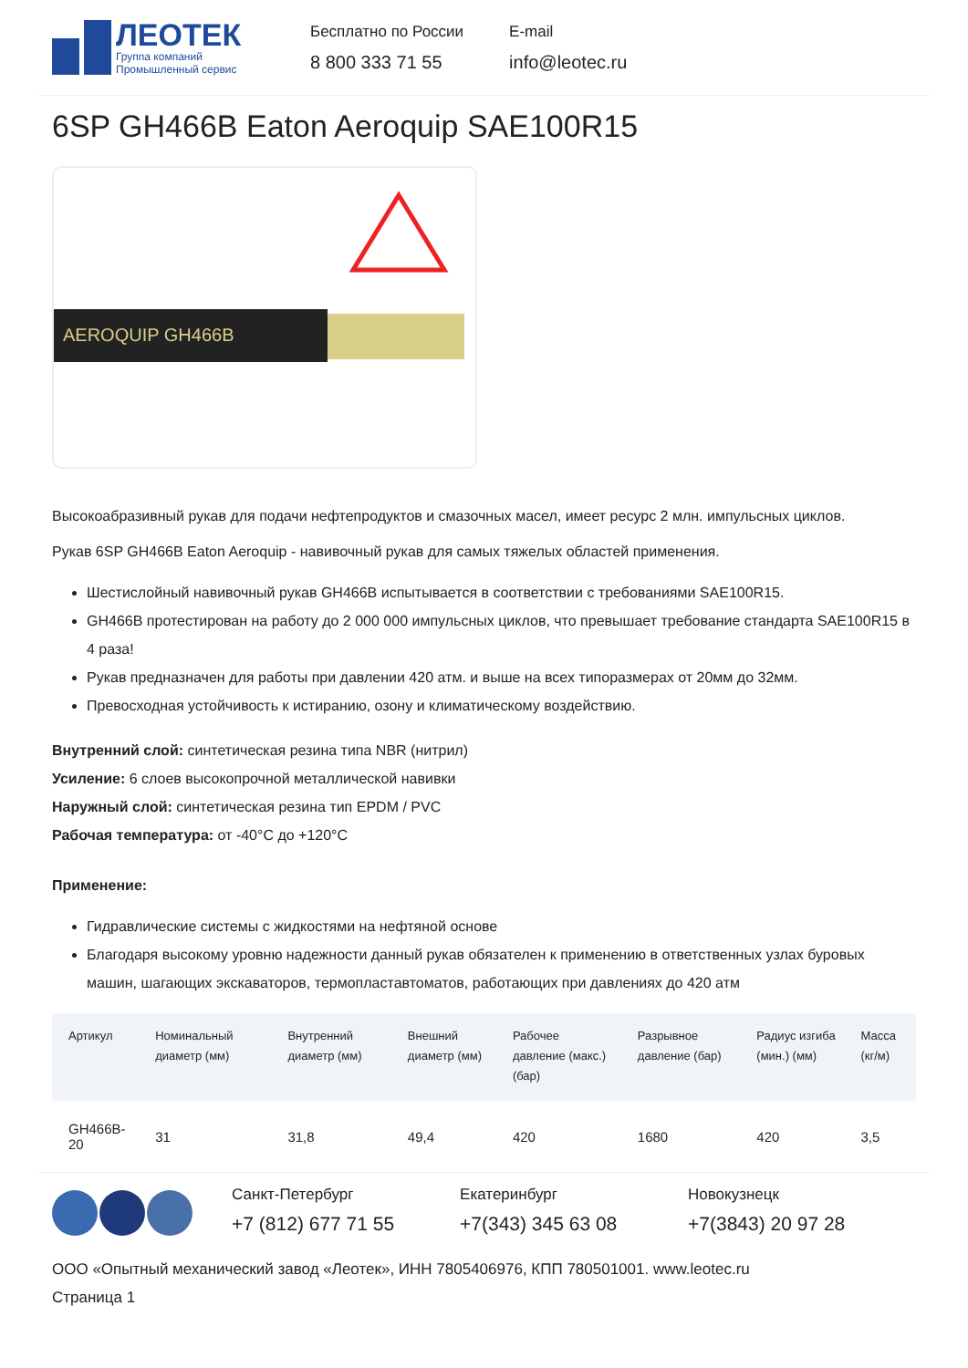ЛЕОТЕК
Группа компаний
Промышленный сервис
Бесплатно по России
8 800 333 71 55
E-mail
info@leotec.ru
6SP GH466B Eaton Aeroquip SAE100R15
AEROQUIP GH466B
Высокоабразивный рукав для подачи нефтепродуктов и смазочных масел, имеет ресурс 2 млн. импульсных циклов.
Рукав 6SP GH466B Eaton Aeroquip - навивочный рукав для самых тяжелых областей применения.
Шестислойный навивочный рукав GH466B испытывается в соответствии с требованиями SAE100R15.
GH466B протестирован на работу до 2 000 000 импульсных циклов, что превышает требование стандарта SAE100R15 в 4 раза!
Рукав предназначен для работы при давлении 420 атм. и выше на всех типоразмерах от 20мм до 32мм.
Превосходная устойчивость к истиранию, озону и климатическому воздействию.
Внутренний слой: синтетическая резина типа NBR (нитрил)
Усиление: 6 слоев высокопрочной металлической навивки
Наружный слой: синтетическая резина тип EPDM / PVC
Рабочая температура: от -40°C до +120°C
Применение:
Гидравлические системы с жидкостями на нефтяной основе
Благодаря высокому уровню надежности данный рукав обязателен к применению в ответственных узлах буровых машин, шагающих экскаваторов, термопластавтоматов, работающих при давлениях до 420 атм
| Артикул | Номинальный диаметр (мм) | Внутренний диаметр (мм) | Внешний диаметр (мм) | Рабочее давление (макс.) (бар) | Разрывное давление (бар) | Радиус изгиба (мин.) (мм) | Масса (кг/м) |
| --- | --- | --- | --- | --- | --- | --- | --- |
| GH466B-20 | 31 | 31,8 | 49,4 | 420 | 1680 | 420 | 3,5 |
Санкт-Петербург
+7 (812) 677 71 55
Екатеринбург
+7(343) 345 63 08
Новокузнецк
+7(3843) 20 97 28
ООО «Опытный механический завод «Леотек», ИНН 7805406976, КПП 780501001. www.leotec.ru
Страница 1